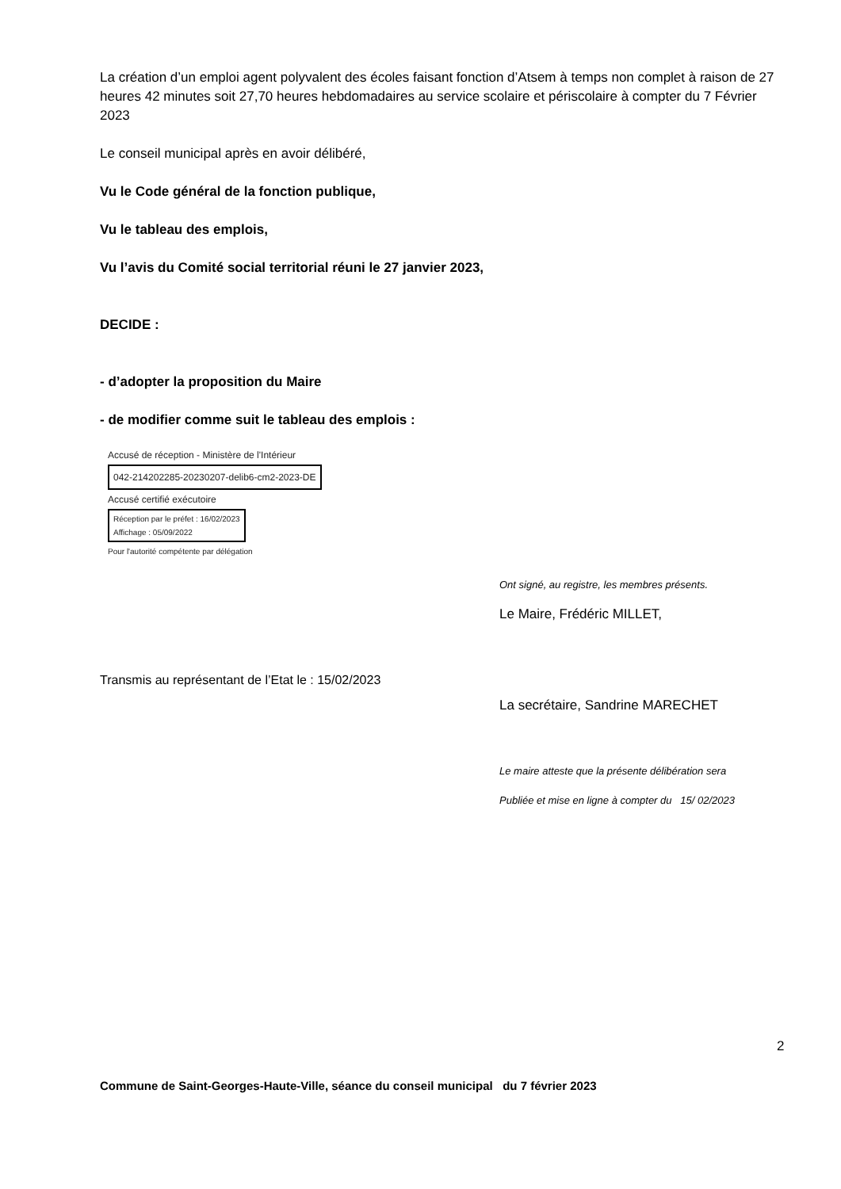La création d’un emploi agent polyvalent des écoles faisant fonction d’Atsem à temps non complet à raison de 27 heures 42 minutes soit 27,70 heures hebdomadaires au service scolaire et périscolaire à compter du 7 Février 2023
Le conseil municipal après en avoir délibéré,
Vu le Code général de la fonction publique,
Vu le tableau des emplois,
Vu l’avis du Comité social territorial réuni le 27 janvier 2023,
DECIDE :
- d’adopter la proposition du Maire
- de modifier comme suit le tableau des emplois :
Accusé de réception - Ministère de l'Intérieur
042-214202285-20230207-delib6-cm2-2023-DE
Accusé certifié exécutoire
Réception par le préfet : 16/02/2023
Affichage : 05/09/2022
Pour l'autorité compétente par délégation
Transmis au représentant de l’Etat le : 15/02/2023
Ont signé, au registre, les membres présents.
Le Maire, Frédéric MILLET,
La secrétaire, Sandrine MARECHET
Le maire atteste que la présente délibération sera
Publiée et mise en ligne à compter du 15/ 02/2023
2
Commune de Saint-Georges-Haute-Ville, séance du conseil municipal du 7 février 2023